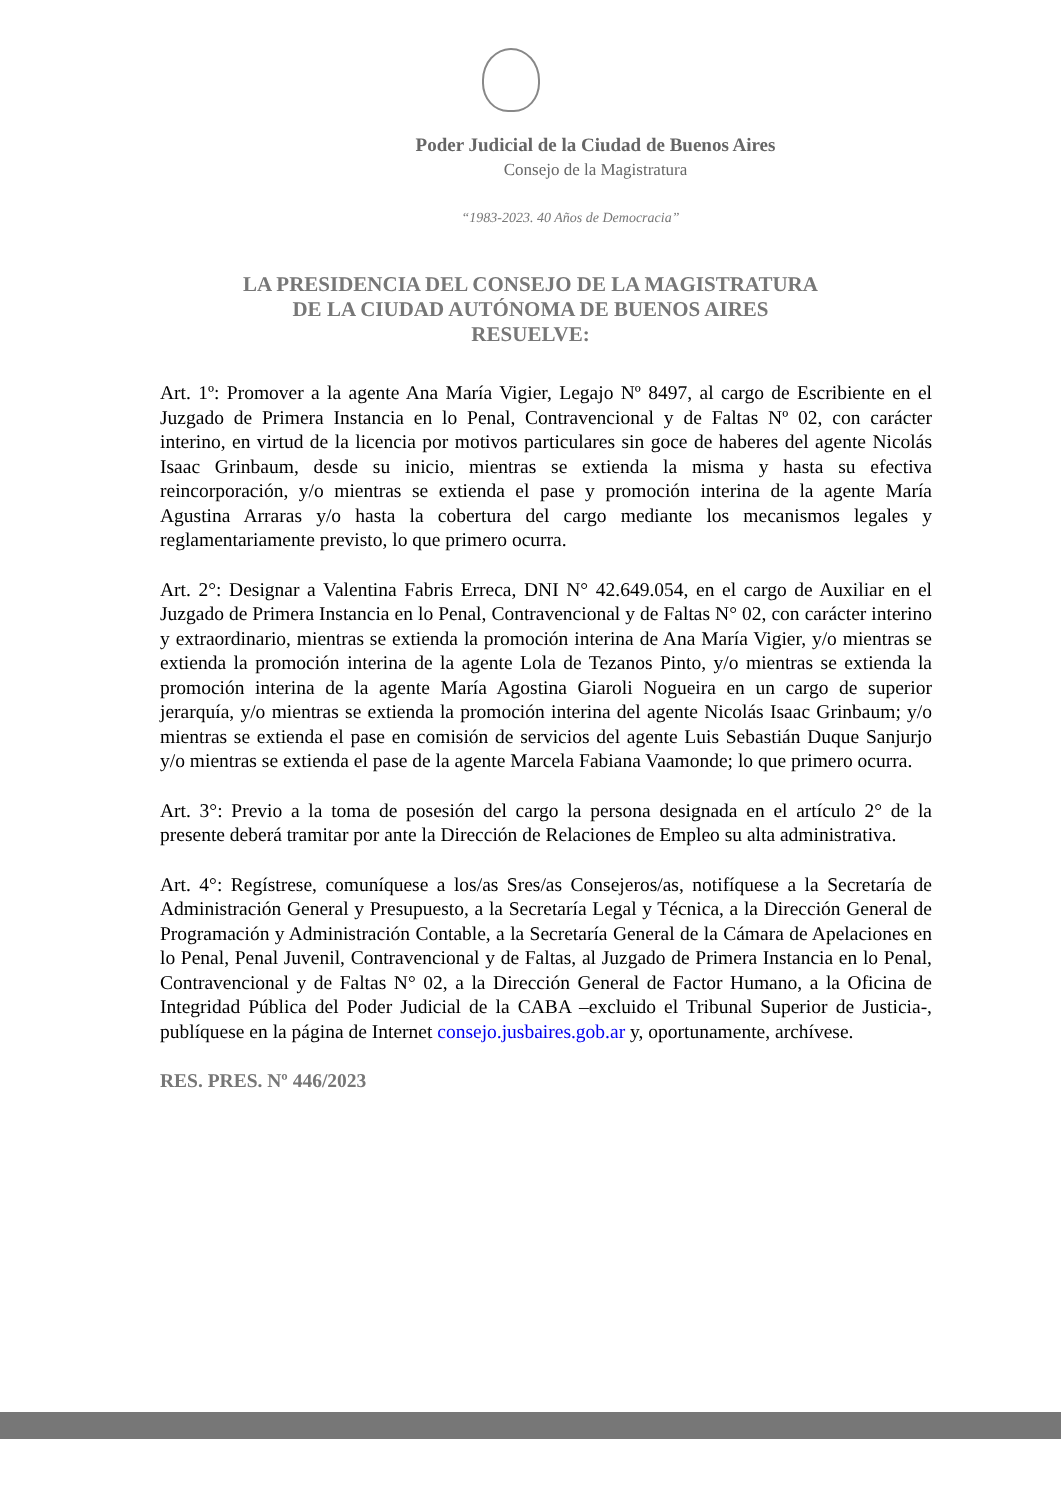Poder Judicial de la Ciudad de Buenos Aires
Consejo de la Magistratura
“1983-2023. 40 Años de Democracia”
LA PRESIDENCIA DEL CONSEJO DE LA MAGISTRATURA
DE LA CIUDAD AUTÓNOMA DE BUENOS AIRES
RESUELVE:
Art. 1º: Promover a la agente Ana María Vigier, Legajo Nº 8497, al cargo de Escribiente en el Juzgado de Primera Instancia en lo Penal, Contravencional y de Faltas Nº 02, con carácter interino, en virtud de la licencia por motivos particulares sin goce de haberes del agente Nicolás Isaac Grinbaum, desde su inicio, mientras se extienda la misma y hasta su efectiva reincorporación, y/o mientras se extienda el pase y promoción interina de la agente María Agustina Arraras y/o hasta la cobertura del cargo mediante los mecanismos legales y reglamentariamente previsto, lo que primero ocurra.
Art. 2°: Designar a Valentina Fabris Erreca, DNI N° 42.649.054, en el cargo de Auxiliar en el Juzgado de Primera Instancia en lo Penal, Contravencional y de Faltas N° 02, con carácter interino y extraordinario, mientras se extienda la promoción interina de Ana María Vigier, y/o mientras se extienda la promoción interina de la agente Lola de Tezanos Pinto, y/o mientras se extienda la promoción interina de la agente María Agostina Giaroli Nogueira en un cargo de superior jerarquía, y/o mientras se extienda la promoción interina del agente Nicolás Isaac Grinbaum; y/o mientras se extienda el pase en comisión de servicios del agente Luis Sebastián Duque Sanjurjo y/o mientras se extienda el pase de la agente Marcela Fabiana Vaamonde; lo que primero ocurra.
Art. 3°: Previo a la toma de posesión del cargo la persona designada en el artículo 2° de la presente deberá tramitar por ante la Dirección de Relaciones de Empleo su alta administrativa.
Art. 4°: Regístrese, comuníquese a los/as Sres/as Consejeros/as, notifíquese a la Secretaría de Administración General y Presupuesto, a la Secretaría Legal y Técnica, a la Dirección General de Programación y Administración Contable, a la Secretaría General de la Cámara de Apelaciones en lo Penal, Penal Juvenil, Contravencional y de Faltas, al Juzgado de Primera Instancia en lo Penal, Contravencional y de Faltas N° 02, a la Dirección General de Factor Humano, a la Oficina de Integridad Pública del Poder Judicial de la CABA –excluido el Tribunal Superior de Justicia-, publíquese en la página de Internet consejo.jusbaires.gob.ar y, oportunamente, archívese.
RES. PRES. Nº 446/2023